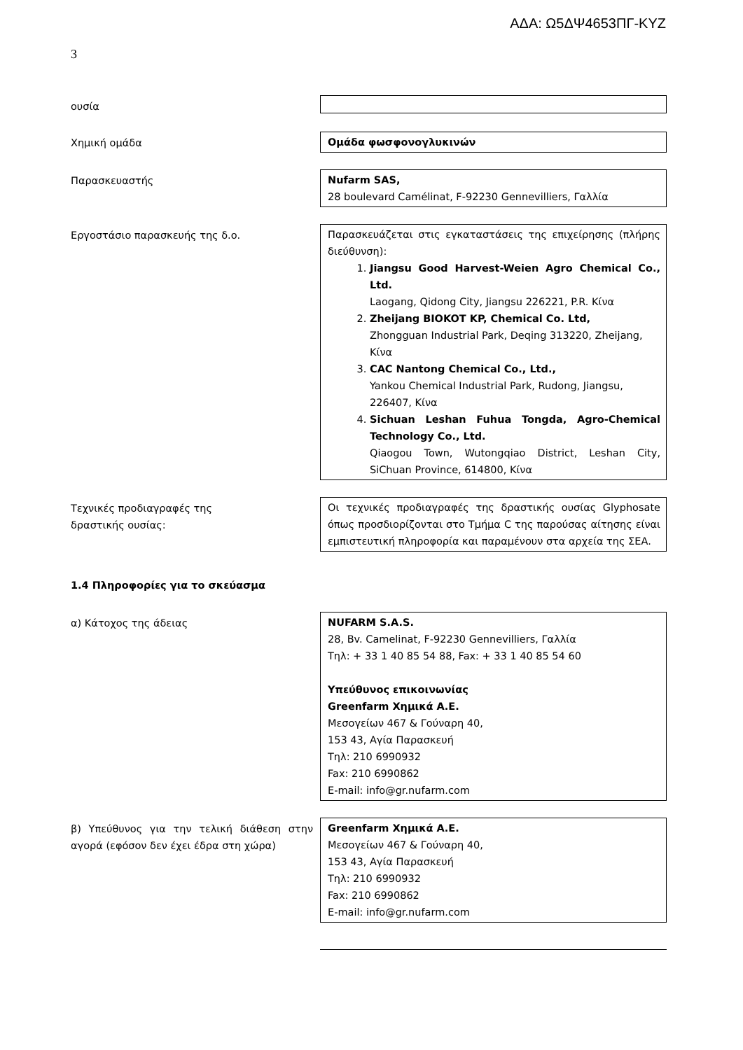ΑΔΑ: Ω5ΔΨ4653ΠΓ-ΚΥΖ
3
ουσία
Χημική ομάδα Ομάδα φωσφονογλυκινών
Παρασκευαστής Nufarm SAS,
28 boulevard Camélinat, F-92230 Gennevilliers, Γαλλία
Εργοστάσιο παρασκευής της δ.ο. Παρασκευάζεται στις εγκαταστάσεις της επιχείρησης (πλήρης διεύθυνση):
1. Jiangsu Good Harvest-Weien Agro Chemical Co., Ltd.
Laogang, Qidong City, Jiangsu 226221, P.R. Κίνα
2. Zheijang BIOKOT KP, Chemical Co. Ltd,
Zhongguan Industrial Park, Deqing 313220, Zheijang, Κίνα
3. CAC Nantong Chemical Co., Ltd.,
Yankou Chemical Industrial Park, Rudong, Jiangsu, 226407, Κίνα
4. Sichuan Leshan Fuhua Tongda, Agro-Chemical Technology Co., Ltd.
Qiaogou Town, Wutongqiao District, Leshan City, SiChuan Province, 614800, Κίνα
Τεχνικές προδιαγραφές της
δραστικής ουσίας:
Οι τεχνικές προδιαγραφές της δραστικής ουσίας Glyphosate όπως προσδιορίζονται στο Τμήμα C της παρούσας αίτησης είναι εμπιστευτική πληροφορία και παραμένουν στα αρχεία της ΣΕΑ.
1.4 Πληροφορίες για το σκεύασμα
α) Κάτοχος της άδειας NUFARM S.A.S.
28, Bv. Camelinat, F-92230 Gennevilliers, Γαλλία
Τηλ: + 33 1 40 85 54 88, Fax: + 33 1 40 85 54 60
Υπεύθυνος επικοινωνίας
Greenfarm Χημικά Α.Ε.
Μεσογείων 467 & Γούναρη 40,
153 43, Αγία Παρασκευή
Τηλ: 210 6990932
Fax: 210 6990862
E-mail: info@gr.nufarm.com
β) Υπεύθυνος για την τελική διάθεση στην αγορά (εφόσον δεν έχει έδρα στη χώρα)
Greenfarm Χημικά Α.Ε.
Μεσογείων 467 & Γούναρη 40,
153 43, Αγία Παρασκευή
Τηλ: 210 6990932
Fax: 210 6990862
E-mail: info@gr.nufarm.com